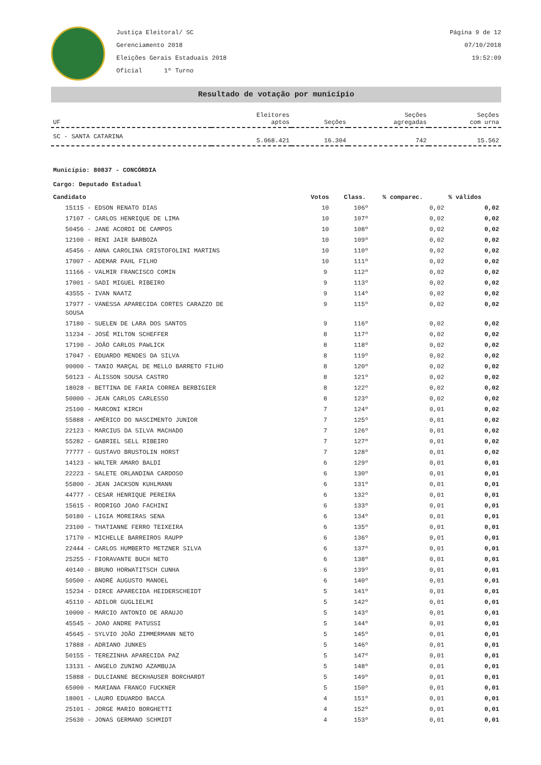Justiça Eleitoral/ SC
Gerenciamento 2018
Eleições Gerais Estaduais 2018
Oficial 1º Turno
Página 9 de 12
07/10/2018
19:52:09
Resultado de votação por município
| UF | Eleitores aptos | Seções | Seções agregadas | Seções com urna |
| --- | --- | --- | --- | --- |
| SC - SANTA CATARINA | 5.068.421 | 16.304 | 742 | 15.562 |
Município: 80837 - CONCÓRDIA
Cargo: Deputado Estadual
| Candidato | Votos | Class. | % comparec. | % válidos |
| --- | --- | --- | --- | --- |
| 15115 - EDSON RENATO DIAS | 10 | 106º | 0,02 | 0,02 |
| 17107 - CARLOS HENRIQUE DE LIMA | 10 | 107º | 0,02 | 0,02 |
| 50456 - JANE ACORDI DE CAMPOS | 10 | 108º | 0,02 | 0,02 |
| 12100 - RENI JAIR BARBOZA | 10 | 109º | 0,02 | 0,02 |
| 45456 - ANNA CAROLINA CRISTOFOLINI MARTINS | 10 | 110º | 0,02 | 0,02 |
| 17007 - ADEMAR PAHL FILHO | 10 | 111º | 0,02 | 0,02 |
| 11166 - VALMIR FRANCISCO COMIN | 9 | 112º | 0,02 | 0,02 |
| 17001 - SADI MIGUEL RIBEIRO | 9 | 113º | 0,02 | 0,02 |
| 43555 - IVAN NAATZ | 9 | 114º | 0,02 | 0,02 |
| 17977 - VANESSA APARECIDA CORTES CARAZZO DE SOUSA | 9 | 115º | 0,02 | 0,02 |
| 17180 - SUELEN DE LARA DOS SANTOS | 9 | 116º | 0,02 | 0,02 |
| 11234 - JOSÉ MILTON SCHEFFER | 8 | 117º | 0,02 | 0,02 |
| 17190 - JOÃO CARLOS PAWLICK | 8 | 118º | 0,02 | 0,02 |
| 17047 - EDUARDO MENDES DA SILVA | 8 | 119º | 0,02 | 0,02 |
| 90000 - TANIO MARÇAL DE MELLO BARRETO FILHO | 8 | 120º | 0,02 | 0,02 |
| 50123 - ÁLISSON SOUSA CASTRO | 8 | 121º | 0,02 | 0,02 |
| 18028 - BETTINA DE FARIA CORREA BERBIGIER | 8 | 122º | 0,02 | 0,02 |
| 50000 - JEAN CARLOS CARLESSO | 8 | 123º | 0,02 | 0,02 |
| 25100 - MARCONI KIRCH | 7 | 124º | 0,01 | 0,02 |
| 55888 - AMÉRICO DO NASCIMENTO JUNIOR | 7 | 125º | 0,01 | 0,02 |
| 22123 - MARCIUS DA SILVA MACHADO | 7 | 126º | 0,01 | 0,02 |
| 55282 - GABRIEL SELL RIBEIRO | 7 | 127º | 0,01 | 0,02 |
| 77777 - GUSTAVO BRUSTOLIN HORST | 7 | 128º | 0,01 | 0,02 |
| 14123 - WALTER AMARO BALDI | 6 | 129º | 0,01 | 0,01 |
| 22223 - SALETE ORLANDINA CARDOSO | 6 | 130º | 0,01 | 0,01 |
| 55800 - JEAN JACKSON KUHLMANN | 6 | 131º | 0,01 | 0,01 |
| 44777 - CESAR HENRIQUE PEREIRA | 6 | 132º | 0,01 | 0,01 |
| 15615 - RODRIGO JOAO FACHINI | 6 | 133º | 0,01 | 0,01 |
| 50180 - LIGIA MOREIRAS SENA | 6 | 134º | 0,01 | 0,01 |
| 23100 - THATIANNE FERRO TEIXEIRA | 6 | 135º | 0,01 | 0,01 |
| 17170 - MICHELLE BARREIROS RAUPP | 6 | 136º | 0,01 | 0,01 |
| 22444 - CARLOS HUMBERTO METZNER SILVA | 6 | 137º | 0,01 | 0,01 |
| 25255 - FIORAVANTE BUCH NETO | 6 | 138º | 0,01 | 0,01 |
| 40140 - BRUNO HORWATITSCH CUNHA | 6 | 139º | 0,01 | 0,01 |
| 50500 - ANDRÉ AUGUSTO MANOEL | 6 | 140º | 0,01 | 0,01 |
| 15234 - DIRCE APARECIDA HEIDERSCHEIDT | 5 | 141º | 0,01 | 0,01 |
| 45110 - ADILOR GUGLIELMI | 5 | 142º | 0,01 | 0,01 |
| 10000 - MARCIO ANTONIO DE ARAUJO | 5 | 143º | 0,01 | 0,01 |
| 45545 - JOAO ANDRE PATUSSI | 5 | 144º | 0,01 | 0,01 |
| 45645 - SYLVIO JOÃO ZIMMERMANN NETO | 5 | 145º | 0,01 | 0,01 |
| 17888 - ADRIANO JUNKES | 5 | 146º | 0,01 | 0,01 |
| 50155 - TEREZINHA APARECIDA PAZ | 5 | 147º | 0,01 | 0,01 |
| 13131 - ANGELO ZUNINO AZAMBUJA | 5 | 148º | 0,01 | 0,01 |
| 15888 - DULCIANNE BECKHAUSER BORCHARDT | 5 | 149º | 0,01 | 0,01 |
| 65000 - MARIANA FRANCO FUCKNER | 5 | 150º | 0,01 | 0,01 |
| 18001 - LAURO EDUARDO BACCA | 4 | 151º | 0,01 | 0,01 |
| 25101 - JORGE MARIO BORGHETTI | 4 | 152º | 0,01 | 0,01 |
| 25630 - JONAS GERMANO SCHMIDT | 4 | 153º | 0,01 | 0,01 |